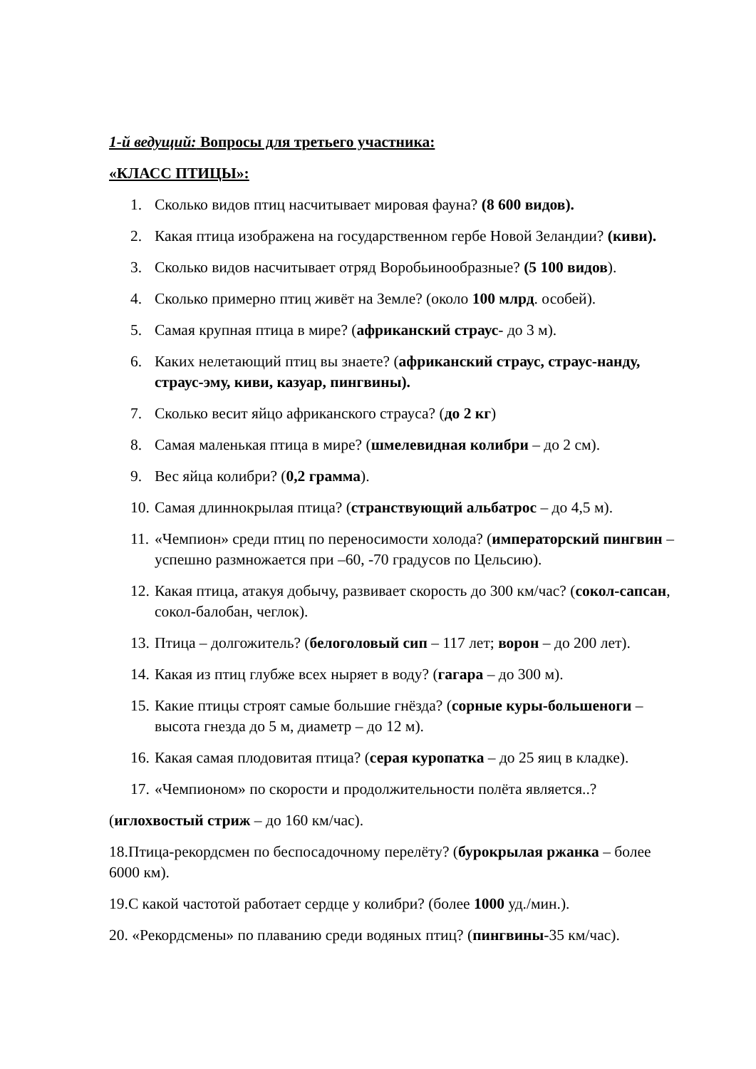1-й ведущий: Вопросы для третьего участника:
«КЛАСС ПТИЦЫ»:
1. Сколько видов птиц насчитывает мировая фауна? (8 600 видов).
2. Какая птица изображена на государственном гербе Новой Зеландии? (киви).
3. Сколько видов насчитывает отряд Воробьинообразные? (5 100 видов).
4. Сколько примерно птиц живёт на Земле? (около 100 млрд. особей).
5. Самая крупная птица в мире? (африканский страус- до 3 м).
6. Каких нелетающий птиц вы знаете? (африканский страус, страус-нанду, страус-эму, киви, казуар, пингвины).
7. Сколько весит яйцо африканского страуса? (до 2 кг)
8. Самая маленькая птица в мире? (шмелевидная колибри – до 2 см).
9. Вес яйца колибри? (0,2 грамма).
10. Самая длиннокрылая птица? (странствующий альбатрос – до 4,5 м).
11. «Чемпион» среди птиц по переносимости холода? (императорский пингвин – успешно размножается при –60, -70 градусов по Цельсию).
12. Какая птица, атакуя добычу, развивает скорость до 300 км/час? (сокол-сапсан, сокол-балобан, чеглок).
13. Птица – долгожитель? (белоголовый сип – 117 лет; ворон – до 200 лет).
14. Какая из птиц глубже всех ныряет в воду? (гагара – до 300 м).
15. Какие птицы строят самые большие гнёзда? (сорные куры-большеноги – высота гнезда до 5 м, диаметр – до 12 м).
16. Какая самая плодовитая птица? (серая куропатка – до 25 яиц в кладке).
17. «Чемпионом» по скорости и продолжительности полёта является..?
(иглохвостый стриж – до 160 км/час).
18.Птица-рекордсмен по беспосадочному перелёту? (бурокрылая ржанка – более 6000 км).
19.С какой частотой работает сердце у колибри? (более 1000 уд./мин.).
20. «Рекордсмены» по плаванию среди водяных птиц? (пингвины-35 км/час).